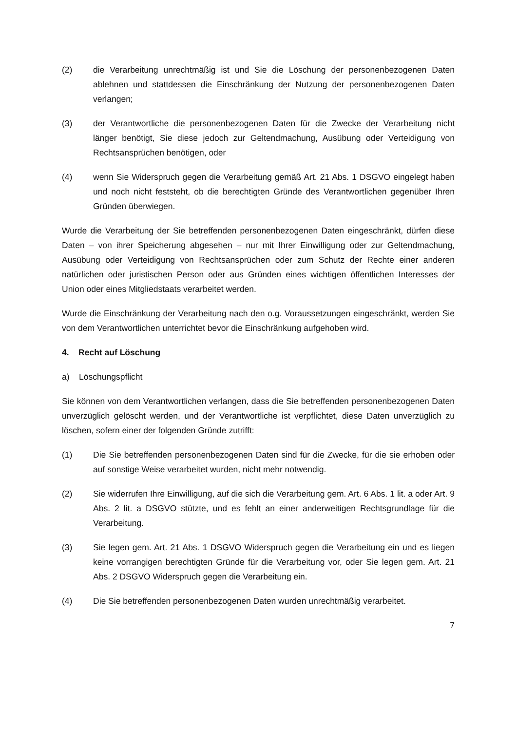(2) die Verarbeitung unrechtmäßig ist und Sie die Löschung der personenbezogenen Daten ablehnen und stattdessen die Einschränkung der Nutzung der personenbezogenen Daten verlangen;
(3) der Verantwortliche die personenbezogenen Daten für die Zwecke der Verarbeitung nicht länger benötigt, Sie diese jedoch zur Geltendmachung, Ausübung oder Verteidigung von Rechtsansprüchen benötigen, oder
(4) wenn Sie Widerspruch gegen die Verarbeitung gemäß Art. 21 Abs. 1 DSGVO eingelegt haben und noch nicht feststeht, ob die berechtigten Gründe des Verantwortlichen gegenüber Ihren Gründen überwiegen.
Wurde die Verarbeitung der Sie betreffenden personenbezogenen Daten eingeschränkt, dürfen diese Daten – von ihrer Speicherung abgesehen – nur mit Ihrer Einwilligung oder zur Geltendmachung, Ausübung oder Verteidigung von Rechtsansprüchen oder zum Schutz der Rechte einer anderen natürlichen oder juristischen Person oder aus Gründen eines wichtigen öffentlichen Interesses der Union oder eines Mitgliedstaats verarbeitet werden.
Wurde die Einschränkung der Verarbeitung nach den o.g. Voraussetzungen eingeschränkt, werden Sie von dem Verantwortlichen unterrichtet bevor die Einschränkung aufgehoben wird.
4. Recht auf Löschung
a) Löschungspflicht
Sie können von dem Verantwortlichen verlangen, dass die Sie betreffenden personenbezogenen Daten unverzüglich gelöscht werden, und der Verantwortliche ist verpflichtet, diese Daten unverzüglich zu löschen, sofern einer der folgenden Gründe zutrifft:
(1) Die Sie betreffenden personenbezogenen Daten sind für die Zwecke, für die sie erhoben oder auf sonstige Weise verarbeitet wurden, nicht mehr notwendig.
(2) Sie widerrufen Ihre Einwilligung, auf die sich die Verarbeitung gem. Art. 6 Abs. 1 lit. a oder Art. 9 Abs. 2 lit. a DSGVO stützte, und es fehlt an einer anderweitigen Rechtsgrundlage für die Verarbeitung.
(3) Sie legen gem. Art. 21 Abs. 1 DSGVO Widerspruch gegen die Verarbeitung ein und es liegen keine vorrangigen berechtigten Gründe für die Verarbeitung vor, oder Sie legen gem. Art. 21 Abs. 2 DSGVO Widerspruch gegen die Verarbeitung ein.
(4) Die Sie betreffenden personenbezogenen Daten wurden unrechtmäßig verarbeitet.
7